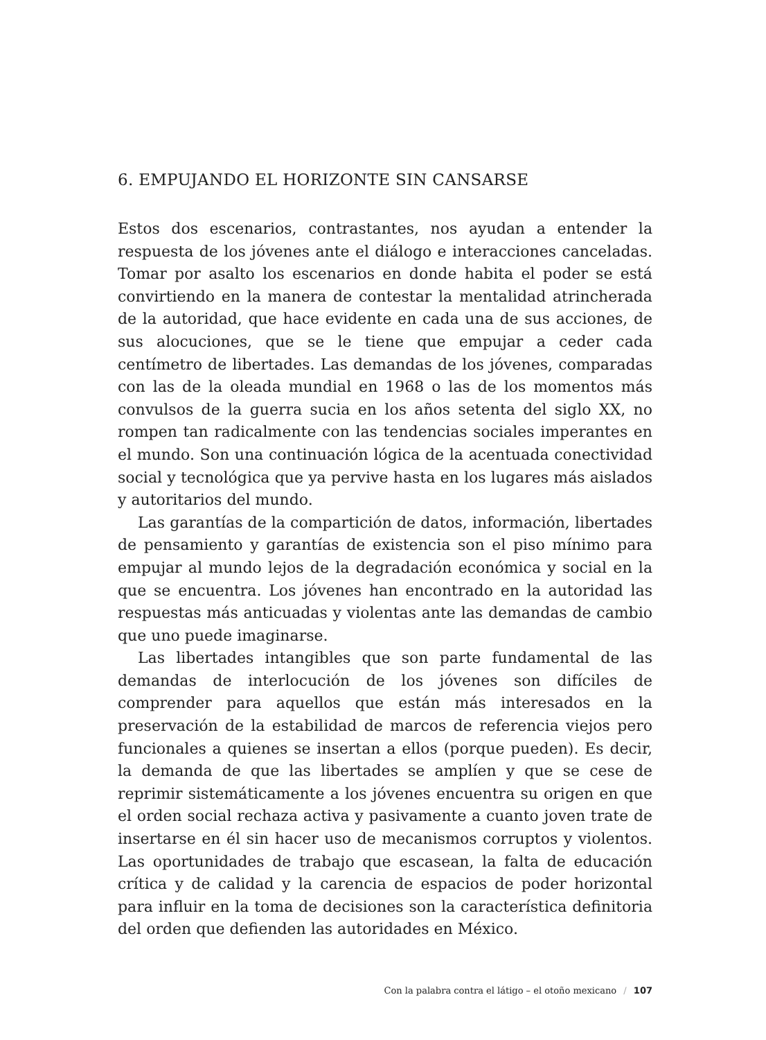6. EMPUJANDO EL HORIZONTE SIN CANSARSE
Estos dos escenarios, contrastantes, nos ayudan a entender la respuesta de los jóvenes ante el diálogo e interacciones canceladas. Tomar por asalto los escenarios en donde habita el poder se está convirtiendo en la manera de contestar la mentalidad atrincherada de la autoridad, que hace evidente en cada una de sus acciones, de sus alocuciones, que se le tiene que empujar a ceder cada centímetro de libertades. Las demandas de los jóvenes, comparadas con las de la oleada mundial en 1968 o las de los momentos más convulsos de la guerra sucia en los años setenta del siglo XX, no rompen tan radicalmente con las tendencias sociales imperantes en el mundo. Son una continuación lógica de la acentuada conectividad social y tecnológica que ya pervive hasta en los lugares más aislados y autoritarios del mundo.
Las garantías de la compartición de datos, información, libertades de pensamiento y garantías de existencia son el piso mínimo para empujar al mundo lejos de la degradación económica y social en la que se encuentra. Los jóvenes han encontrado en la autoridad las respuestas más anticuadas y violentas ante las demandas de cambio que uno puede imaginarse.
Las libertades intangibles que son parte fundamental de las demandas de interlocución de los jóvenes son difíciles de comprender para aquellos que están más interesados en la preservación de la estabilidad de marcos de referencia viejos pero funcionales a quienes se insertan a ellos (porque pueden). Es decir, la demanda de que las libertades se amplíen y que se cese de reprimir sistemáticamente a los jóvenes encuentra su origen en que el orden social rechaza activa y pasivamente a cuanto joven trate de insertarse en él sin hacer uso de mecanismos corruptos y violentos. Las oportunidades de trabajo que escasean, la falta de educación crítica y de calidad y la carencia de espacios de poder horizontal para influir en la toma de decisiones son la característica definitoria del orden que defienden las autoridades en México.
Con la palabra contra el látigo – el otoño mexicano / 107